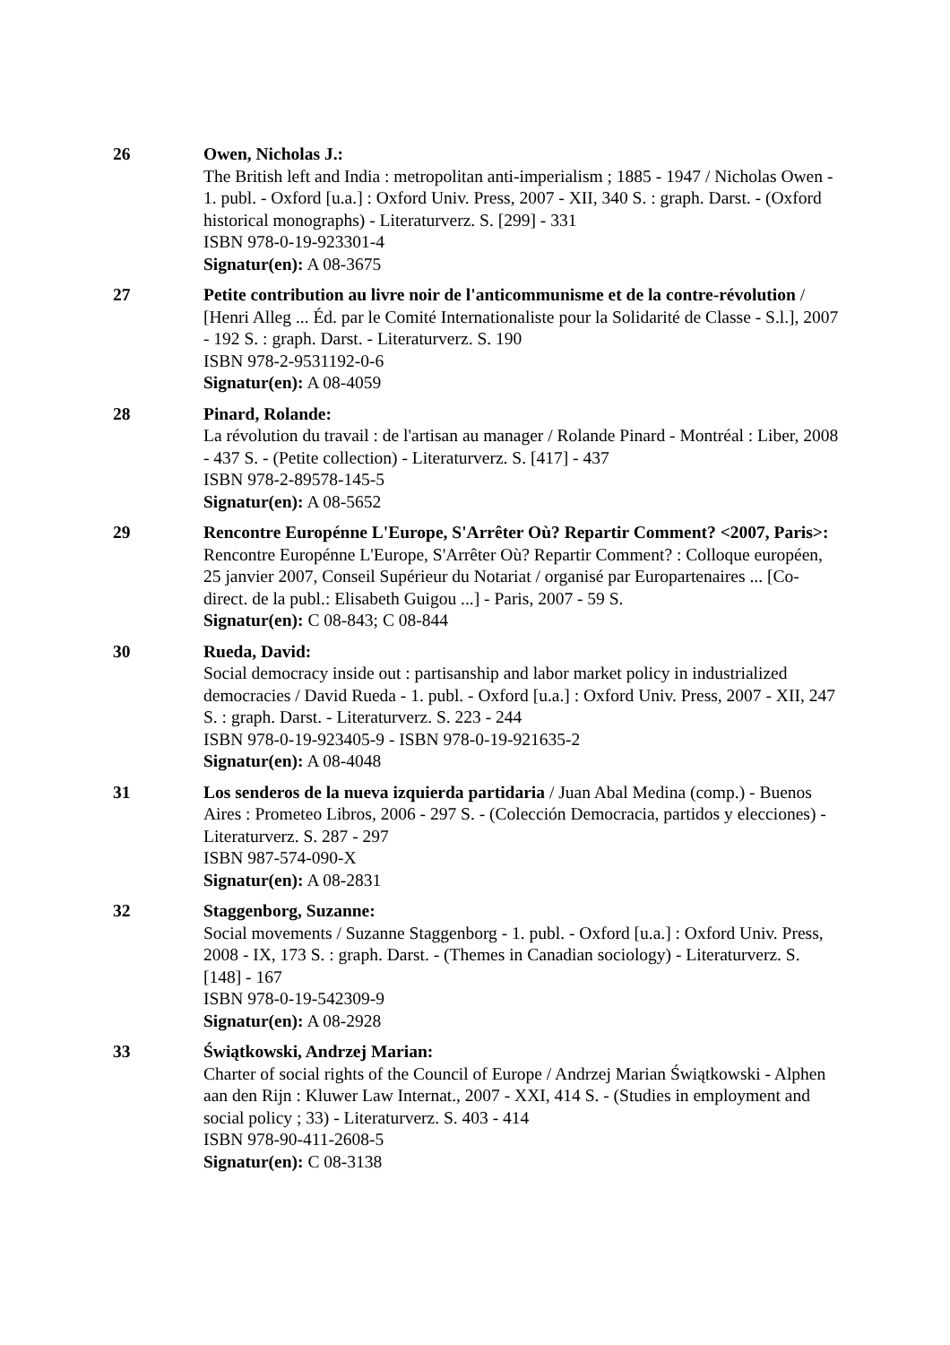26 Owen, Nicholas J.:
The British left and India : metropolitan anti-imperialism ; 1885 - 1947 / Nicholas Owen - 1. publ. - Oxford [u.a.] : Oxford Univ. Press, 2007 - XII, 340 S. : graph. Darst. - (Oxford historical monographs) - Literaturverz. S. [299] - 331
ISBN 978-0-19-923301-4
Signatur(en): A 08-3675
27 Petite contribution au livre noir de l'anticommunisme et de la contre-révolution / [Henri Alleg ... Éd. par le Comité Internationaliste pour la Solidarité de Classe - S.l.], 2007 - 192 S. : graph. Darst. - Literaturverz. S. 190
ISBN 978-2-9531192-0-6
Signatur(en): A 08-4059
28 Pinard, Rolande:
La révolution du travail : de l'artisan au manager / Rolande Pinard - Montréal : Liber, 2008 - 437 S. - (Petite collection) - Literaturverz. S. [417] - 437
ISBN 978-2-89578-145-5
Signatur(en): A 08-5652
29 Rencontre Europénne L'Europe, S'Arrêter Où? Repartir Comment? <2007, Paris>:
Rencontre Europénne L'Europe, S'Arrêter Où? Repartir Comment? : Colloque européen, 25 janvier 2007, Conseil Supérieur du Notariat / organisé par Europartenaires ... [Co-direct. de la publ.: Elisabeth Guigou ...] - Paris, 2007 - 59 S.
Signatur(en): C 08-843; C 08-844
30 Rueda, David:
Social democracy inside out : partisanship and labor market policy in industrialized democracies / David Rueda - 1. publ. - Oxford [u.a.] : Oxford Univ. Press, 2007 - XII, 247 S. : graph. Darst. - Literaturverz. S. 223 - 244
ISBN 978-0-19-923405-9 - ISBN 978-0-19-921635-2
Signatur(en): A 08-4048
31 Los senderos de la nueva izquierda partidaria / Juan Abal Medina (comp.) - Buenos Aires : Prometeo Libros, 2006 - 297 S. - (Colección Democracia, partidos y elecciones) - Literaturverz. S. 287 - 297
ISBN 987-574-090-X
Signatur(en): A 08-2831
32 Staggenborg, Suzanne:
Social movements / Suzanne Staggenborg - 1. publ. - Oxford [u.a.] : Oxford Univ. Press, 2008 - IX, 173 S. : graph. Darst. - (Themes in Canadian sociology) - Literaturverz. S. [148] - 167
ISBN 978-0-19-542309-9
Signatur(en): A 08-2928
33 Świątkowski, Andrzej Marian:
Charter of social rights of the Council of Europe / Andrzej Marian Świątkowski - Alphen aan den Rijn : Kluwer Law Internat., 2007 - XXI, 414 S. - (Studies in employment and social policy ; 33) - Literaturverz. S. 403 - 414
ISBN 978-90-411-2608-5
Signatur(en): C 08-3138